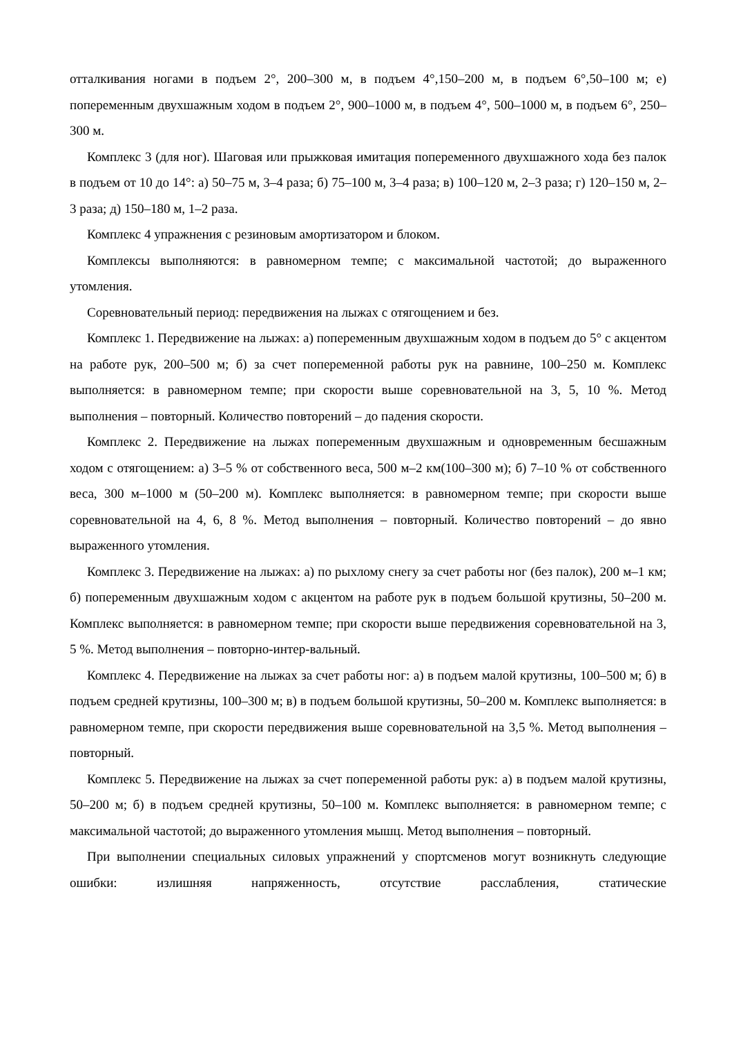отталкивания ногами в подъем 2°, 200–300 м, в подъем 4°,150–200 м, в подъем 6°,50–100 м; е) попеременным двухшажным ходом в подъем 2°, 900–1000 м, в подъем 4°, 500–1000 м, в подъем 6°, 250–300 м.
Комплекс 3 (для ног). Шаговая или прыжковая имитация попеременного двухшажного хода без палок в подъем от 10 до 14°: а) 50–75 м, 3–4 раза; б) 75–100 м, 3–4 раза; в) 100–120 м, 2–3 раза; г) 120–150 м, 2–3 раза; д) 150–180 м, 1–2 раза.
Комплекс 4 упражнения с резиновым амортизатором и блоком.
Комплексы выполняются: в равномерном темпе; с максимальной частотой; до выраженного утомления.
Соревновательный период: передвижения на лыжах с отягощением и без.
Комплекс 1. Передвижение на лыжах: а) попеременным двухшажным ходом в подъем до 5° с акцентом на работе рук, 200–500 м; б) за счет попеременной работы рук на равнине, 100–250 м. Комплекс выполняется: в равномерном темпе; при скорости выше соревновательной на 3, 5, 10 %. Метод выполнения – повторный. Количество повторений – до падения скорости.
Комплекс 2. Передвижение на лыжах попеременным двухшажным и одновременным бесшажным ходом с отягощением: а) 3–5 % от собственного веса, 500 м–2 км(100–300 м); б) 7–10 % от собственного веса, 300 м–1000 м (50–200 м). Комплекс выполняется: в равномерном темпе; при скорости выше соревновательной на 4, 6, 8 %. Метод выполнения – повторный. Количество повторений – до явно выраженного утомления.
Комплекс 3. Передвижение на лыжах: а) по рыхлому снегу за счет работы ног (без палок), 200 м–1 км; б) попеременным двухшажным ходом с акцентом на работе рук в подъем большой крутизны, 50–200 м. Комплекс выполняется: в равномерном темпе; при скорости выше передвижения соревновательной на 3, 5 %. Метод выполнения – повторно-интер-вальный.
Комплекс 4. Передвижение на лыжах за счет работы ног: а) в подъем малой крутизны, 100–500 м; б) в подъем средней крутизны, 100–300 м; в) в подъем большой крутизны, 50–200 м. Комплекс выполняется: в равномерном темпе, при скорости передвижения выше соревновательной на 3,5 %. Метод выполнения – повторный.
Комплекс 5. Передвижение на лыжах за счет попеременной работы рук: а) в подъем малой крутизны, 50–200 м; б) в подъем средней крутизны, 50–100 м. Комплекс выполняется: в равномерном темпе; с максимальной частотой; до выраженного утомления мышц. Метод выполнения – повторный.
При выполнении специальных силовых упражнений у спортсменов могут возникнуть следующие ошибки: излишняя напряженность, отсутствие расслабления, статические